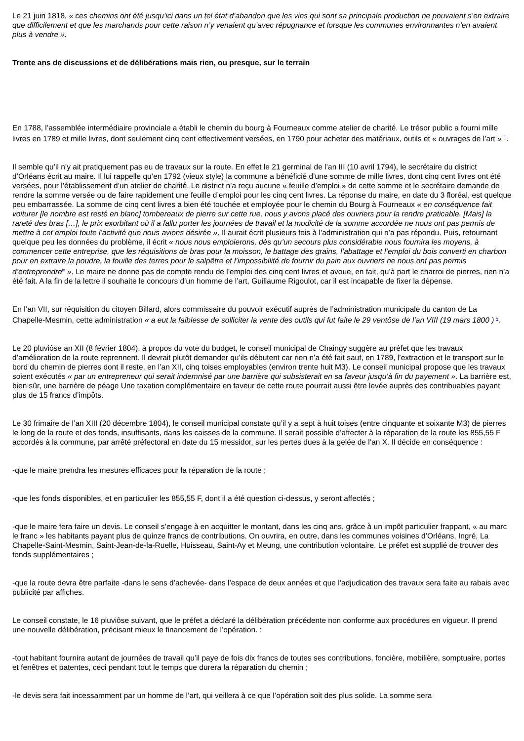Le 21 juin 1818, « ces chemins ont été jusqu’ici dans un tel état d’abandon que les vins qui sont sa principale production ne pouvaient s’en extraire que difficilement et que les marchands pour cette raison n’y venaient qu’avec répugnance et lorsque les communes environnantes n’en avaient plus à vendre ».
Trente ans de discussions et de délibérations mais rien, ou presque, sur le terrain
En 1788, l’assemblée intermédiaire provinciale a établi le chemin du bourg à Fourneaux comme atelier de charité. Le trésor public a fourni mille livres en 1789 et mille livres, dont seulement cinq cent effectivement versées, en 1790 pour acheter des matériaux, outils et « ouvrages de l’art » <sup>iii</sup>.
Il semble qu’il n’y ait pratiquement pas eu de travaux sur la route. En effet le 21 germinal de l’an III (10 avril 1794), le secrétaire du district d’Orléans écrit au maire. Il lui rappelle qu’en 1792 (vieux style) la commune a bénéficié d’une somme de mille livres, dont cinq cent livres ont été versées, pour l’établissement d’un atelier de charité. Le district n’a reçu aucune « feuille d’emploi » de cette somme et le secrétaire demande de rendre la somme versée ou de faire rapidement une feuille d’emploi pour les cinq cent livres. La réponse du maire, en date du 3 floréal, est quelque peu embarrassée. La somme de cinq cent livres a bien été touchée et employée pour le chemin du Bourg à Fourneaux « en conséquence fait voiturer [le nombre est resté en blanc] tombereaux de pierre sur cette rue, nous y avons placé des ouvriers pour la rendre praticable. [Mais] la rareté des bras […], le prix exorbitant où il a fallu porter les journées de travail et la modicité de la somme accordée ne nous ont pas permis de mettre à cet emploi toute l’activité que nous avions désirée ». Il aurait écrit plusieurs fois à l’administration qui n’a pas répondu. Puis, retournant quelque peu les données du problème, il écrit « nous nous emploierons, dès qu’un secours plus considérable nous fournira les moyens, à commencer cette entreprise, que les réquisitions de bras pour la moisson, le battage des grains, l’abattage et l’emploi du bois converti en charbon pour en extraire la poudre, la fouille des terres pour le salpêtre et l’impossibilité de fournir du pain aux ouvriers ne nous ont pas permis d’entreprendre<sup>iv</sup> ». Le maire ne donne pas de compte rendu de l’emploi des cinq cent livres et avoue, en fait, qu’à part le charroi de pierres, rien n’a été fait. A la fin de la lettre il souhaite le concours d’un homme de l’art, Guillaume Rigoulot, car il est incapable de fixer la dépense.
En l’an VII, sur réquisition du citoyen Billard, alors commissaire du pouvoir exécutif auprès de l’administration municipale du canton de La Chapelle-Mesmin, cette administration « a eut la faiblesse de solliciter la vente des outils qui fut faite le 29 ventôse de l’an VIII (19 mars 1800 ) <sup>v</sup>.
Le 20 pluviôse an XII (8 février 1804), à propos du vote du budget, le conseil municipal de Chaingy suggère au préfet que les travaux d’amélioration de la route reprennent. Il devrait plutôt demander qu’ils débutent car rien n’a été fait sauf, en 1789, l’extraction et le transport sur le bord du chemin de pierres dont il reste, en l’an XII, cinq toises employables (environ trente huit M3). Le conseil municipal propose que les travaux soient exécutés « par un entrepreneur qui serait indemnisé par une barrière qui subsisterait en sa faveur jusqu’à fin du payement ». La barrière est, bien sûr, une barrière de péage Une taxation complémentaire en faveur de cette route pourrait aussi être levée auprès des contribuables payant plus de 15 francs d’impôts.
Le 30 frimaire de l’an XIII (20 décembre 1804), le conseil municipal constate qu’il y a sept à huit toises (entre cinquante et soixante M3) de pierres le long de la route et des fonds, insuffisants, dans les caisses de la commune. Il serait possible d’affecter à la réparation de la route les 855,55 F accordés à la commune, par arrêté préfectoral en date du 15 messidor, sur les pertes dues à la gelée de l’an X. Il décide en conséquence :
-que le maire prendra les mesures efficaces pour la réparation de la route ;
-que les fonds disponibles, et en particulier les 855,55 F, dont il a été question ci-dessus, y seront affectés ;
-que le maire fera faire un devis. Le conseil s’engage à en acquitter le montant, dans les cinq ans, grâce à un impôt particulier frappant, « au marc le franc » les habitants payant plus de quinze francs de contributions. On ouvrira, en outre, dans les communes voisines d’Orléans, Ingré, La Chapelle-Saint-Mesmin, Saint-Jean-de-la-Ruelle, Huisseau, Saint-Ay et Meung, une contribution volontaire. Le préfet est supplié de trouver des fonds supplémentaires ;
-que la route devra être parfaite -dans le sens d’achevée- dans l’espace de deux années et que l’adjudication des travaux sera faite au rabais avec publicité par affiches.
Le conseil constate, le 16 pluviôse suivant, que le préfet a déclaré la délibération précédente non conforme aux procédures en vigueur. Il prend une nouvelle délibération, précisant mieux le financement de l’opération. :
-tout habitant fournira autant de journées de travail qu’il paye de fois dix francs de toutes ses contributions, foncière, mobilière, somptuaire, portes et fenêtres et patentes, ceci pendant tout le temps que durera la réparation du chemin ;
-le devis sera fait incessamment par un homme de l’art, qui veillera à ce que l’opération soit des plus solide. La somme sera